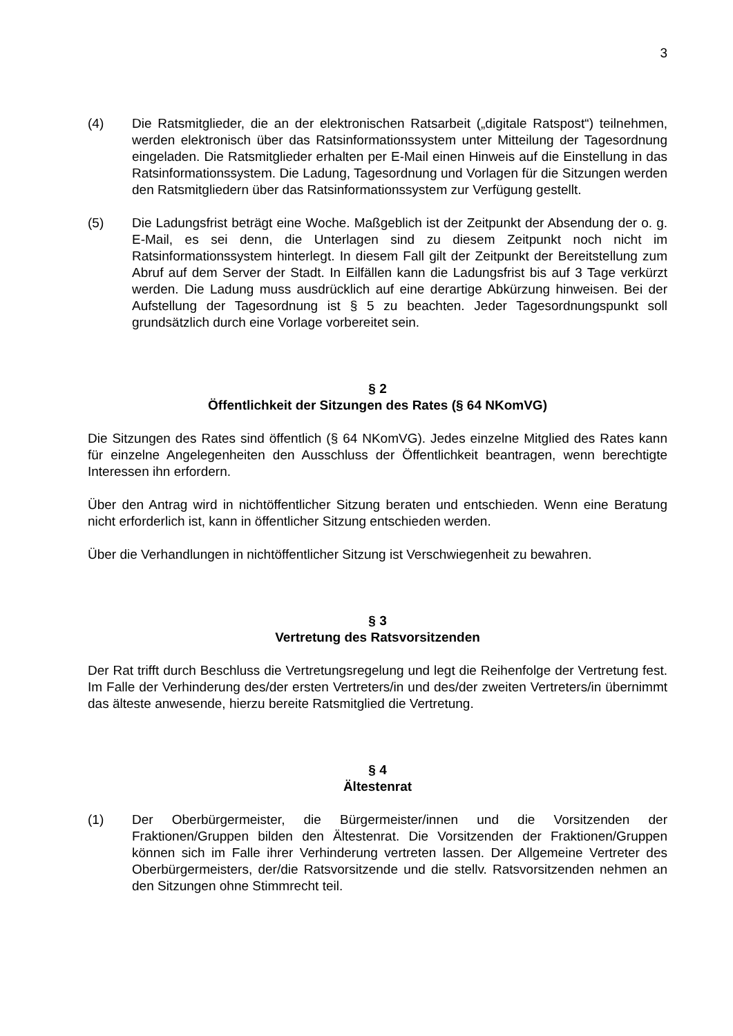3
(4) Die Ratsmitglieder, die an der elektronischen Ratsarbeit („digitale Ratspost“) teilnehmen, werden elektronisch über das Ratsinformationssystem unter Mitteilung der Tagesordnung eingeladen. Die Ratsmitglieder erhalten per E-Mail einen Hinweis auf die Einstellung in das Ratsinformationssystem. Die Ladung, Tagesordnung und Vorlagen für die Sitzungen werden den Ratsmitgliedern über das Ratsinformationssystem zur Verfügung gestellt.
(5) Die Ladungsfrist beträgt eine Woche. Maßgeblich ist der Zeitpunkt der Absendung der o. g. E-Mail, es sei denn, die Unterlagen sind zu diesem Zeitpunkt noch nicht im Ratsinformationssystem hinterlegt. In diesem Fall gilt der Zeitpunkt der Bereitstellung zum Abruf auf dem Server der Stadt. In Eilfällen kann die Ladungsfrist bis auf 3 Tage verkürzt werden. Die Ladung muss ausdrücklich auf eine derartige Abkürzung hinweisen. Bei der Aufstellung der Tagesordnung ist § 5 zu beachten. Jeder Tagesordnungspunkt soll grundsätzlich durch eine Vorlage vorbereitet sein.
§ 2
Öffentlichkeit der Sitzungen des Rates (§ 64 NKomVG)
Die Sitzungen des Rates sind öffentlich (§ 64 NKomVG). Jedes einzelne Mitglied des Rates kann für einzelne Angelegenheiten den Ausschluss der Öffentlichkeit beantragen, wenn berechtigte Interessen ihn erfordern.
Über den Antrag wird in nichtöffentlicher Sitzung beraten und entschieden. Wenn eine Beratung nicht erforderlich ist, kann in öffentlicher Sitzung entschieden werden.
Über die Verhandlungen in nichtöffentlicher Sitzung ist Verschwiegenheit zu bewahren.
§ 3
Vertretung des Ratsvorsitzenden
Der Rat trifft durch Beschluss die Vertretungsregelung und legt die Reihenfolge der Vertretung fest. Im Falle der Verhinderung des/der ersten Vertreters/in und des/der zweiten Vertreters/in übernimmt das älteste anwesende, hierzu bereite Ratsmitglied die Vertretung.
§ 4
Ältestenrat
(1) Der Oberbürgermeister, die Bürgermeister/innen und die Vorsitzenden der Fraktionen/Gruppen bilden den Ältestenrat. Die Vorsitzenden der Fraktionen/Gruppen können sich im Falle ihrer Verhinderung vertreten lassen. Der Allgemeine Vertreter des Oberbürgermeisters, der/die Ratsvorsitzende und die stellv. Ratsvorsitzenden nehmen an den Sitzungen ohne Stimmrecht teil.